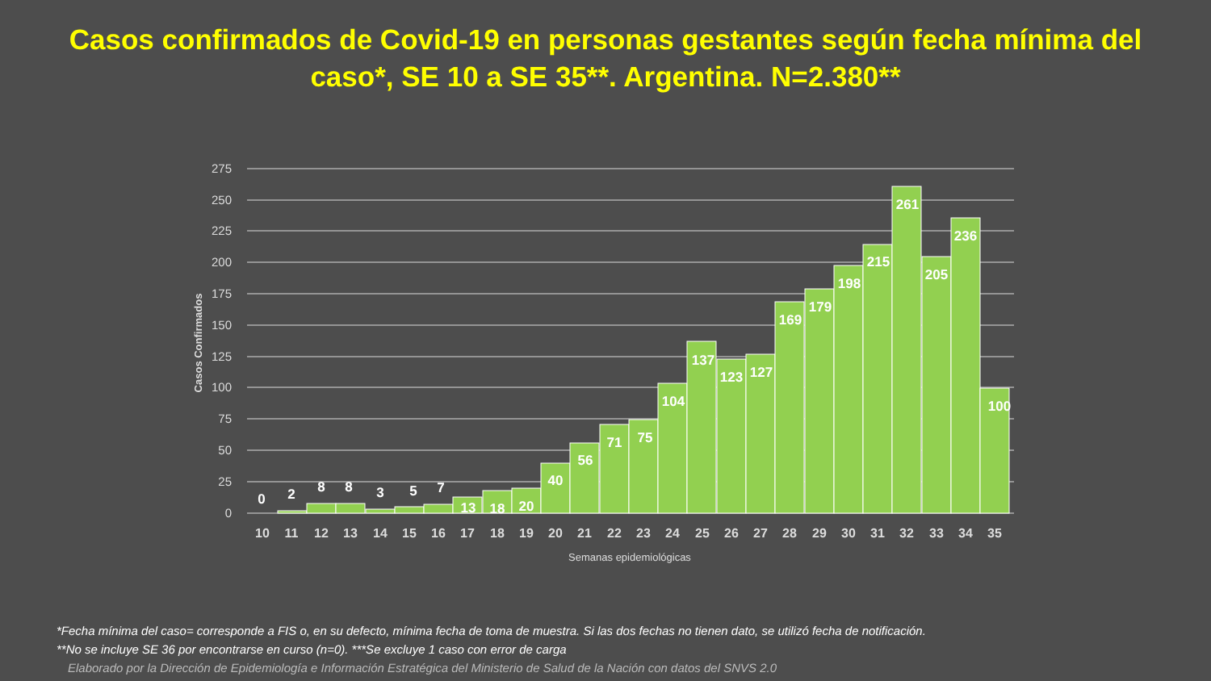Casos confirmados de Covid-19 en personas gestantes según fecha mínima del
caso*, SE 10 a SE 35**. Argentina. N=2.380**
275
250
225
200
175
150
125
100
75
50
25
0
Casos Confirmados
0
2
8
8
3
5
7
13
18
20
40
56
71
75
104
137
123
127
169
179
198
215
261
205
236
100
10
11
12
13
14
15
16
17
18
19
20
21
22
23
24
25
26
27
28
29
30
31
32
33
34
35
Semanas epidemiológicas
*Fecha mínima del caso= corresponde a FIS o, en su defecto, mínima fecha de toma de muestra. Si las dos fechas no tienen dato, se utilizó fecha de notificación.
**No se incluye SE 36 por encontrarse en curso (n=0). ***Se excluye 1 caso con error de carga
Elaborado por la Dirección de Epidemiología e Información Estratégica del Ministerio de Salud de la Nación con datos del SNVS 2.0